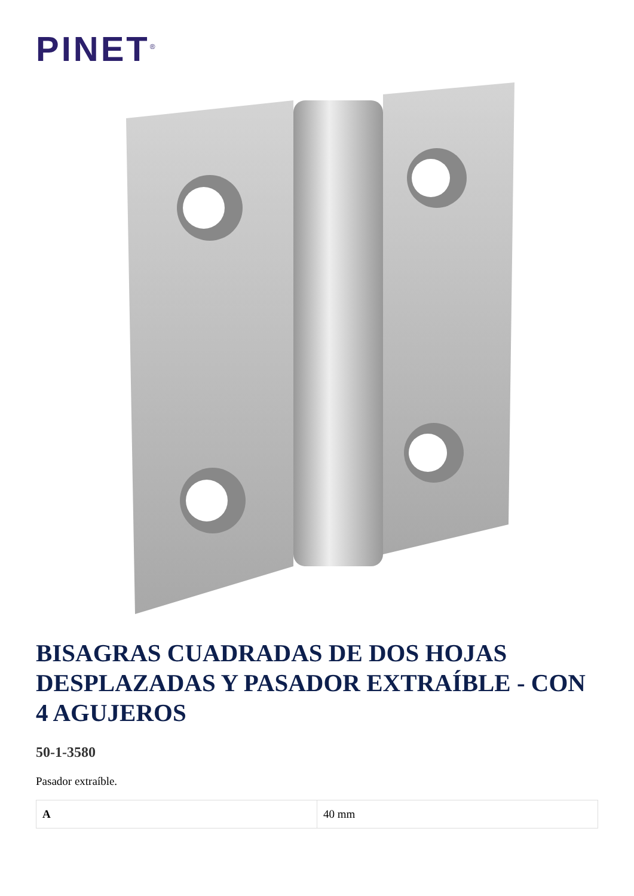PINET<sup>®</sup>
BISAGRAS CUADRADAS DE DOS HOJAS DESPLAZADAS Y PASADOR EXTRAÍBLE - CON 4 AGUJEROS
50-1-3580
Pasador extraíble.
| A | 40 mm |